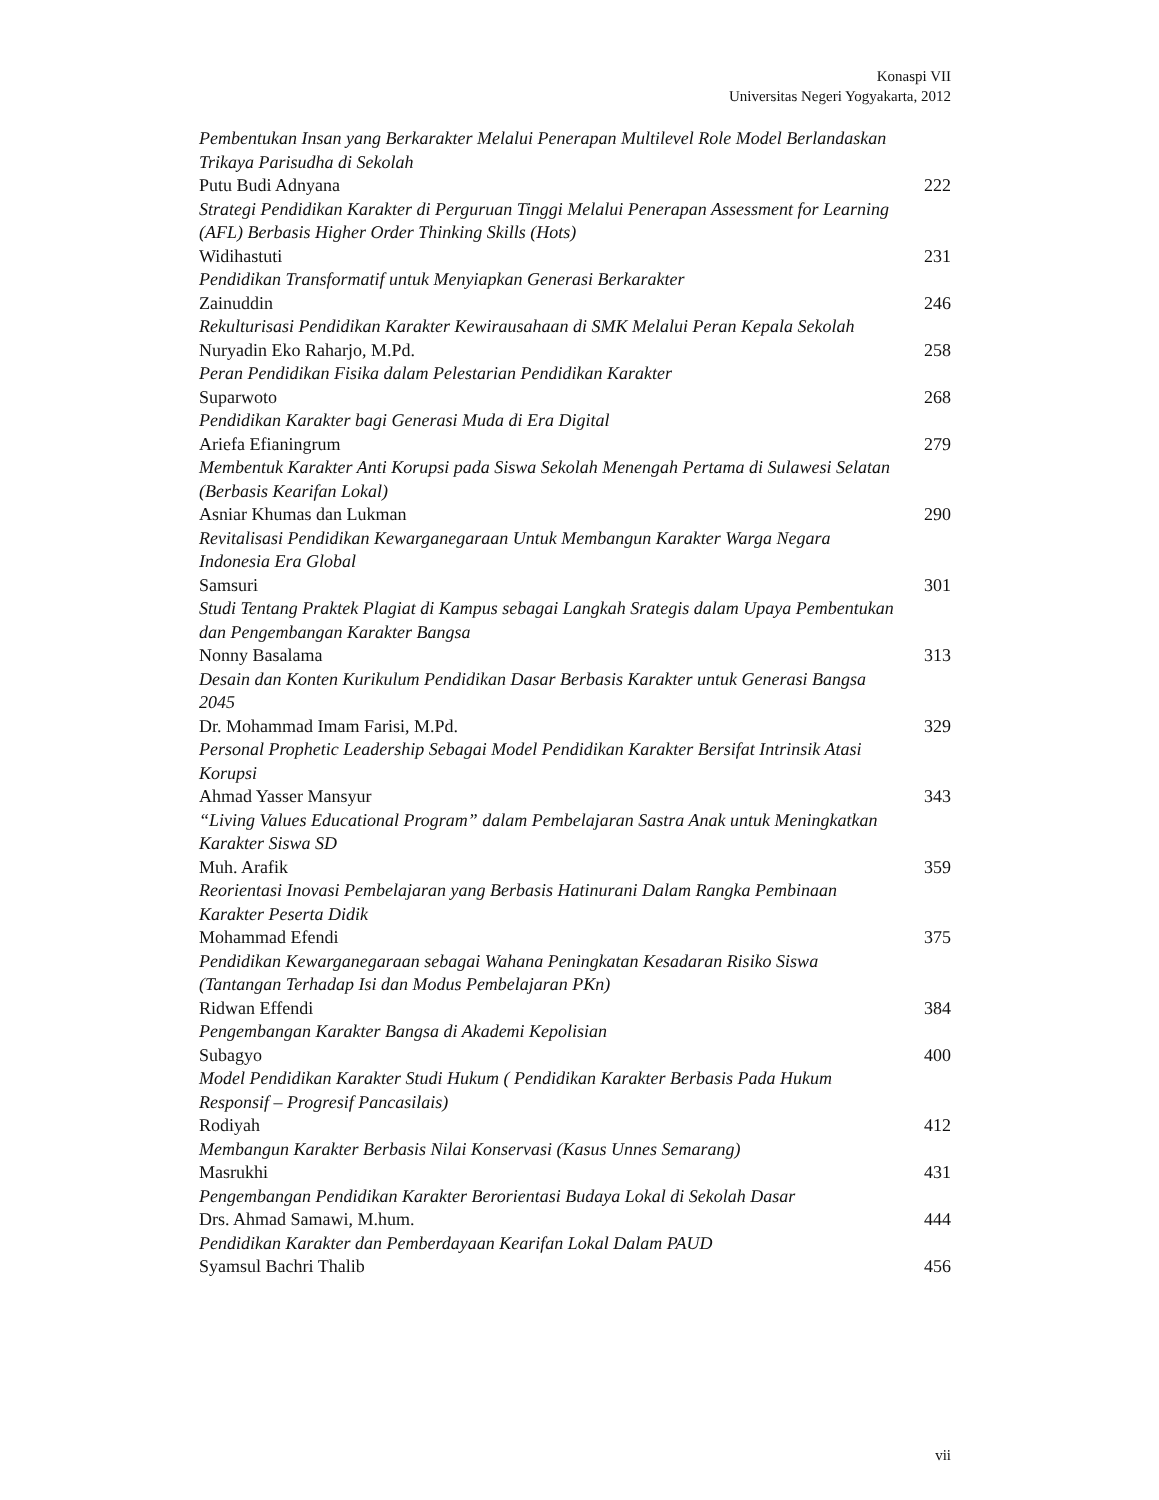Konaspi VII
Universitas Negeri Yogyakarta, 2012
Pembentukan Insan yang Berkarakter Melalui Penerapan Multilevel Role Model Berlandaskan Trikaya Parisudha di Sekolah
Putu Budi Adnyana 222
Strategi Pendidikan Karakter di Perguruan Tinggi Melalui Penerapan Assessment for Learning (AFL) Berbasis Higher Order Thinking Skills (Hots)
Widihastuti 231
Pendidikan Transformatif untuk Menyiapkan Generasi Berkarakter
Zainuddin 246
Rekulturisasi Pendidikan Karakter Kewirausahaan di SMK Melalui Peran Kepala Sekolah
Nuryadin Eko Raharjo, M.Pd. 258
Peran Pendidikan Fisika dalam Pelestarian Pendidikan Karakter
Suparwoto 268
Pendidikan Karakter bagi Generasi Muda di Era Digital
Ariefa Efianingrum 279
Membentuk Karakter Anti Korupsi pada Siswa Sekolah Menengah Pertama di Sulawesi Selatan (Berbasis Kearifan Lokal)
Asniar Khumas dan Lukman 290
Revitalisasi Pendidikan Kewarganegaraan Untuk Membangun Karakter Warga Negara Indonesia Era Global
Samsuri 301
Studi Tentang Praktek Plagiat di Kampus sebagai Langkah Srategis dalam Upaya Pembentukan dan Pengembangan Karakter Bangsa
Nonny Basalama 313
Desain dan Konten Kurikulum Pendidikan Dasar Berbasis Karakter untuk Generasi Bangsa 2045
Dr. Mohammad Imam Farisi, M.Pd. 329
Personal Prophetic Leadership Sebagai Model Pendidikan Karakter Bersifat Intrinsik Atasi Korupsi
Ahmad Yasser Mansyur 343
“Living Values Educational Program” dalam Pembelajaran Sastra Anak untuk Meningkatkan Karakter Siswa SD
Muh. Arafik 359
Reorientasi Inovasi Pembelajaran yang Berbasis Hatinurani Dalam Rangka Pembinaan Karakter Peserta Didik
Mohammad Efendi 375
Pendidikan Kewarganegaraan sebagai Wahana Peningkatan Kesadaran Risiko Siswa (Tantangan Terhadap Isi dan Modus Pembelajaran PKn)
Ridwan Effendi 384
Pengembangan Karakter Bangsa di Akademi Kepolisian
Subagyo 400
Model Pendidikan Karakter Studi Hukum ( Pendidikan Karakter Berbasis Pada Hukum Responsif – Progresif Pancasilais)
Rodiyah 412
Membangun Karakter Berbasis Nilai Konservasi (Kasus Unnes Semarang)
Masrukhi 431
Pengembangan Pendidikan Karakter Berorientasi Budaya Lokal di Sekolah Dasar
Drs. Ahmad Samawi, M.hum. 444
Pendidikan Karakter dan Pemberdayaan Kearifan Lokal Dalam PAUD
Syamsul Bachri Thalib 456
vii